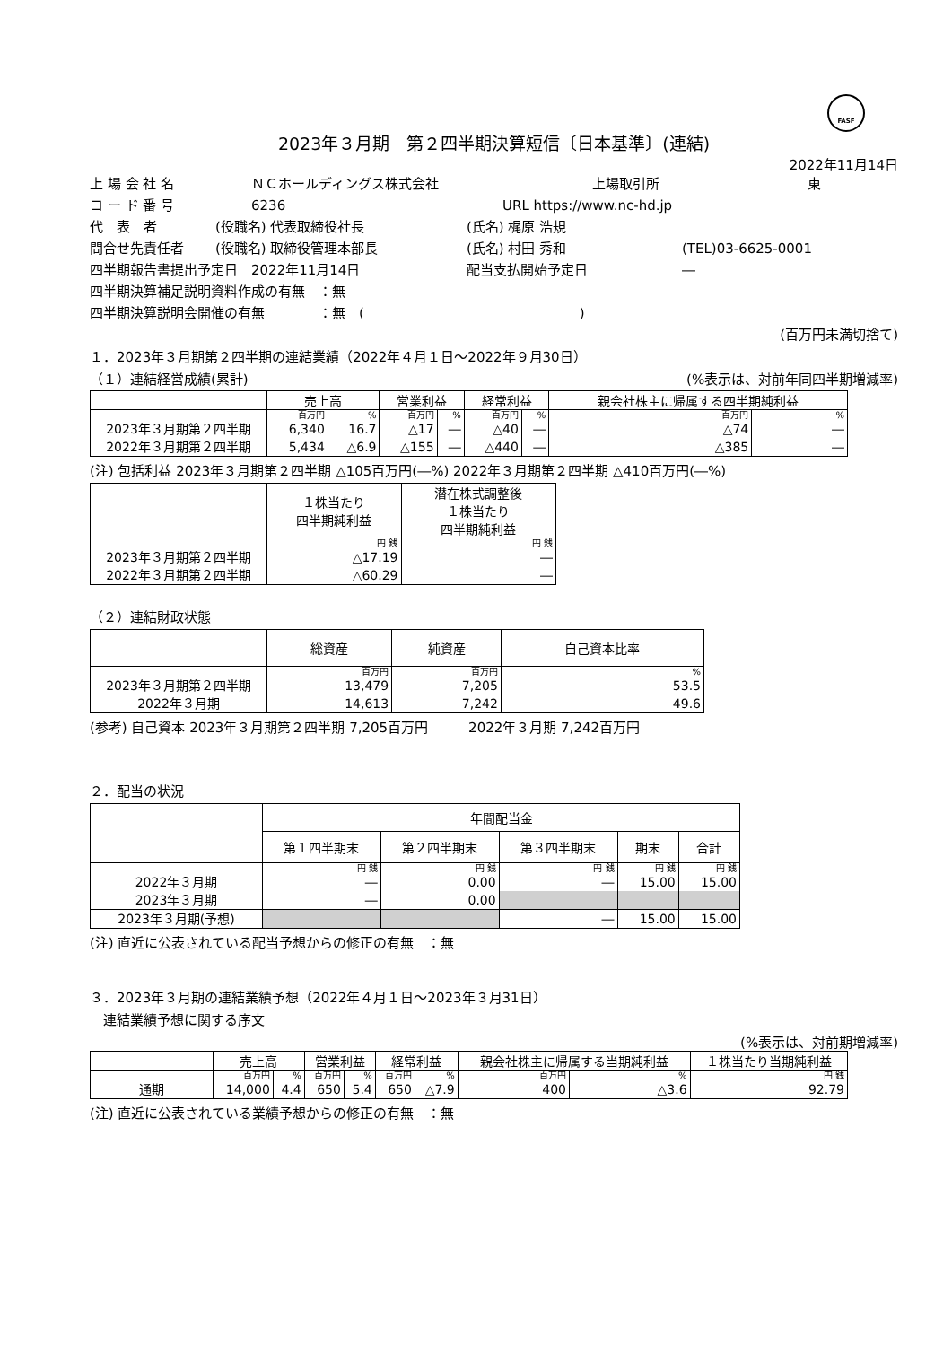FASF
2023年３月期　第２四半期決算短信〔日本基準〕(連結)
2022年11月14日
上 場 会 社 名 ＮＣホールディングス株式会社 上場取引所 東
コ ー ド 番 号 6236 URL https://www.nc-hd.jp
代　表　者 (役職名) 代表取締役社長 (氏名) 梶原 浩規
問合せ先責任者 (役職名) 取締役管理本部長 (氏名) 村田 秀和 (TEL)03-6625-0001
四半期報告書提出予定日　2022年11月14日 配当支払開始予定日 ―
四半期決算補足説明資料作成の有無　：無
四半期決算説明会開催の有無　　　　：無　(　　　　　　　　　　　　　　　　)
(百万円未満切捨て)
１．2023年３月期第２四半期の連結業績（2022年４月１日～2022年９月30日）
（１）連結経営成績(累計) (%表示は、対前年同四半期増減率)
| | 売上高 | | 営業利益 | | 経常利益 | | 親会社株主に帰属する四半期純利益 | |
| --- | --- | --- | --- | --- | --- | --- | --- | --- |
| | 百万円 | % | 百万円 | % | 百万円 | % | 百万円 | % |
| 2023年３月期第２四半期 | 6,340 | 16.7 | △17 | ― | △40 | ― | △74 | ― |
| 2022年３月期第２四半期 | 5,434 | △6.9 | △155 | ― | △440 | ― | △385 | ― |
(注) 包括利益 2023年３月期第２四半期 △105百万円(―%) 2022年３月期第２四半期 △410百万円(―%)
| | １株当たり 四半期純利益 | 潜在株式調整後 １株当たり 四半期純利益 |
| --- | --- | --- |
| | 円 銭 | 円 銭 |
| 2023年３月期第２四半期 | △17.19 | ― |
| 2022年３月期第２四半期 | △60.29 | ― |
（２）連結財政状態
| | 総資産 | 純資産 | 自己資本比率 |
| --- | --- | --- | --- |
| | 百万円 | 百万円 | % |
| 2023年３月期第２四半期 | 13,479 | 7,205 | 53.5 |
| 2022年３月期 | 14,613 | 7,242 | 49.6 |
(参考) 自己資本 2023年３月期第２四半期 7,205百万円　　　2022年３月期 7,242百万円
２．配当の状況
| | 年間配当金 | | | | |
| --- | --- | --- | --- | --- | --- |
| | 第１四半期末 | 第２四半期末 | 第３四半期末 | 期末 | 合計 |
| | 円 銭 | 円 銭 | 円 銭 | 円 銭 | 円 銭 |
| 2022年３月期 | ― | 0.00 | ― | 15.00 | 15.00 |
| 2023年３月期 | ― | 0.00 | | | |
| 2023年３月期(予想) | | | ― | 15.00 | 15.00 |
(注) 直近に公表されている配当予想からの修正の有無　：無
３．2023年３月期の連結業績予想（2022年４月１日～2023年３月31日）
　連結業績予想に関する序文
(%表示は、対前期増減率)
| | 売上高 | | 営業利益 | | 経常利益 | | 親会社株主に帰属する当期純利益 | | １株当たり当期純利益 |
| --- | --- | --- | --- | --- | --- | --- | --- | --- | --- |
| | 百万円 | % | 百万円 | % | 百万円 | % | 百万円 | % | 円 銭 |
| 通期 | 14,000 | 4.4 | 650 | 5.4 | 650 | △7.9 | 400 | △3.6 | 92.79 |
(注) 直近に公表されている業績予想からの修正の有無　：無